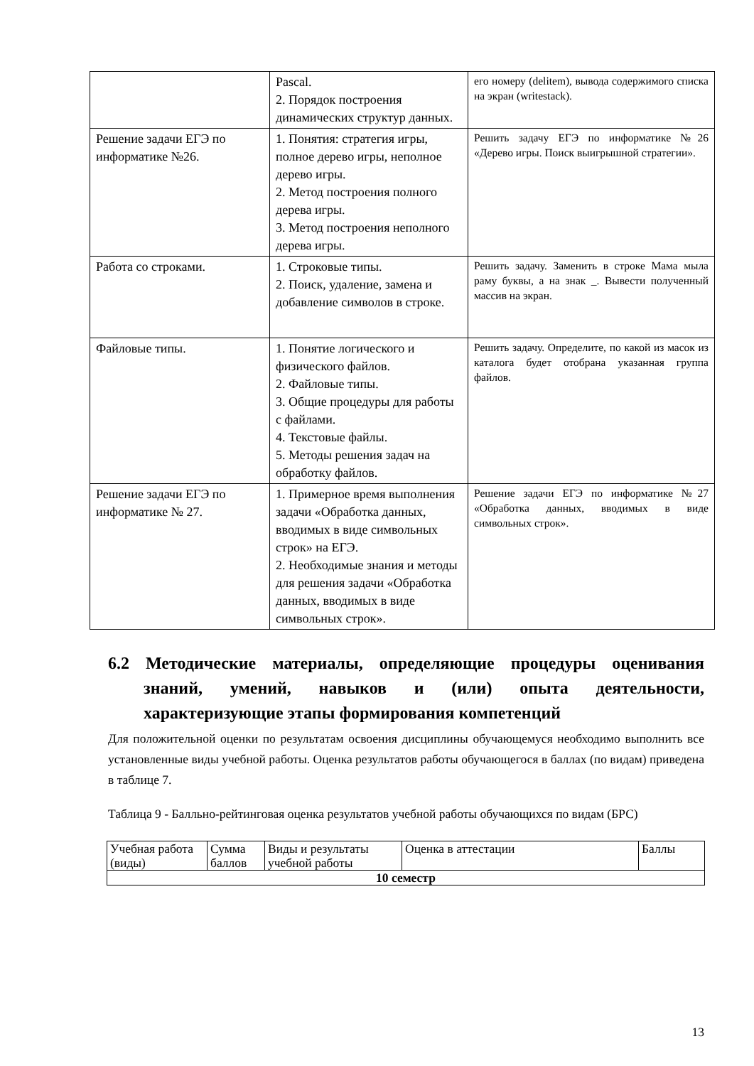| | Pascal. 2. Порядок построения динамических структур данных. | его номеру (delitem), вывода содержимого списка на экран (writestack). |
| Решение задачи ЕГЭ по информатике №26. | 1. Понятия: стратегия игры, полное дерево игры, неполное дерево игры. 2. Метод построения полного дерева игры. 3. Метод построения неполного дерева игры. | Решить задачу ЕГЭ по информатике №26 «Дерево игры. Поиск выигрышной стратегии». |
| Работа со строками. | 1. Строковые типы. 2. Поиск, удаление, замена и добавление символов в строке. | Решить задачу. Заменить в строке Мама мыла раму буквы, а на знак _. Вывести полученный массив на экран. |
| Файловые типы. | 1. Понятие логического и физического файлов. 2. Файловые типы. 3. Общие процедуры для работы с файлами. 4. Текстовые файлы. 5. Методы решения задач на обработку файлов. | Решить задачу. Определите, по какой из масок из каталога будет отобрана указанная группа файлов. |
| Решение задачи ЕГЭ по информатике № 27. | 1. Примерное время выполнения задачи «Обработка данных, вводимых в виде символьных строк» на ЕГЭ. 2. Необходимые знания и методы для решения задачи «Обработка данных, вводимых в виде символьных строк». | Решение задачи ЕГЭ по информатике №27 «Обработка данных, вводимых в виде символьных строк». |
6.2 Методические материалы, определяющие процедуры оценивания знаний, умений, навыков и (или) опыта деятельности, характеризующие этапы формирования компетенций
Для положительной оценки по результатам освоения дисциплины обучающемуся необходимо выполнить все установленные виды учебной работы. Оценка результатов работы обучающегося в баллах (по видам) приведена в таблице 7.
Таблица 9 - Балльно-рейтинговая оценка результатов учебной работы обучающихся по видам (БРС)
| Учебная работа (виды) | Сумма баллов | Виды и результаты учебной работы | Оценка в аттестации | Баллы |
| --- | --- | --- | --- | --- |
| 10 семестр | | | | |
13